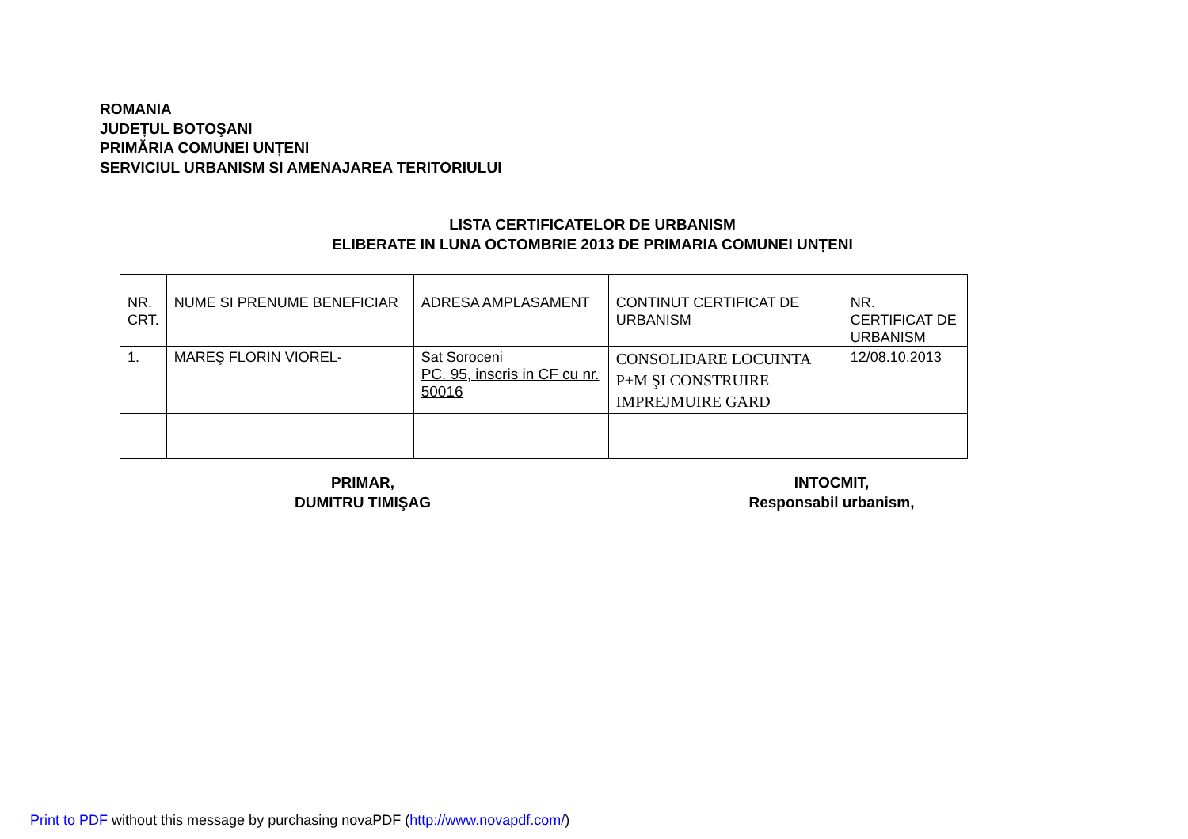ROMANIA
JUDEȚUL BOTOŞANI
PRIMĂRIA COMUNEI UNȚENI
SERVICIUL URBANISM SI AMENAJAREA TERITORIULUI
LISTA CERTIFICATELOR DE URBANISM
ELIBERATE IN LUNA OCTOMBRIE 2013 DE PRIMARIA COMUNEI UNȚENI
| NR. CRT. | NUME SI PRENUME BENEFICIAR | ADRESA AMPLASAMENT | CONTINUT CERTIFICAT DE URBANISM | NR. CERTIFICAT DE URBANISM |
| 1. | MAREŞ FLORIN VIOREL- | Sat Soroceni PC. 95, inscris in CF cu nr. 50016 | CONSOLIDARE LOCUINTA P+M ŞI CONSTRUIRE IMPREJMUIRE GARD | 12/08.10.2013 |
PRIMAR,
DUMITRU TIMIŞAG
INTOCMIT,
Responsabil urbanism,
Print to PDF without this message by purchasing novaPDF (http://www.novapdf.com/)